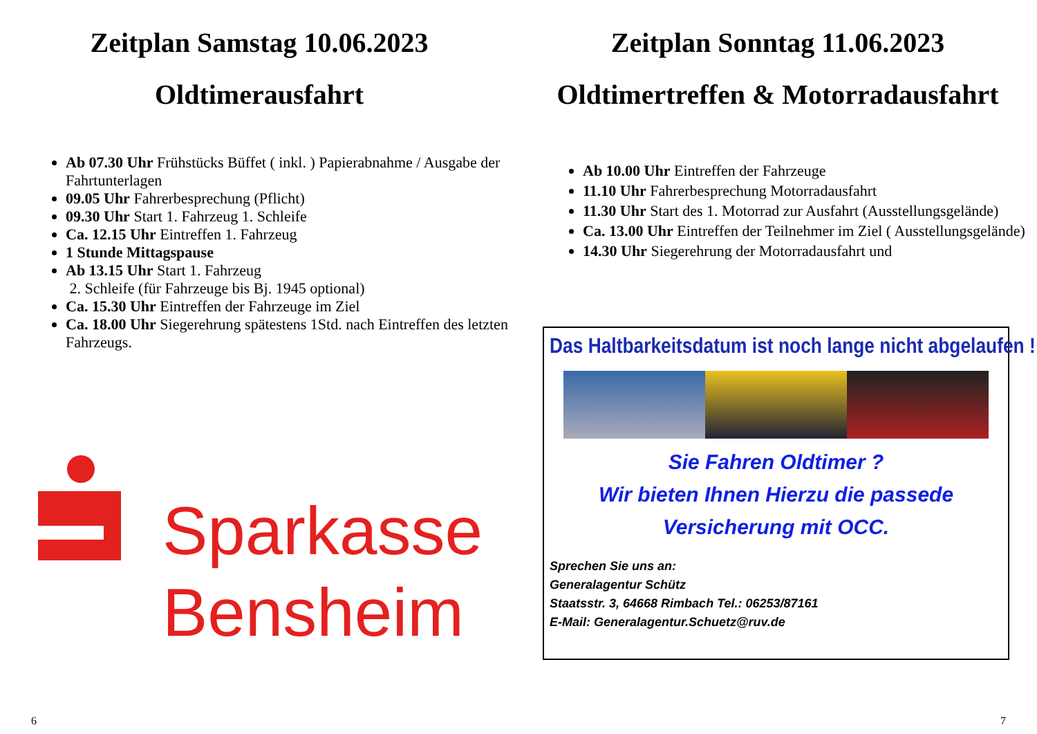Zeitplan Samstag 10.06.2023
Oldtimerausfahrt
Ab 07.30 Uhr Frühstücks Büffet ( inkl. ) Papierabnahme / Ausgabe der Fahrtunterlagen
09.05 Uhr Fahrerbesprechung (Pflicht)
09.30 Uhr Start 1. Fahrzeug 1. Schleife
Ca. 12.15 Uhr Eintreffen 1. Fahrzeug
1 Stunde Mittagspause
Ab 13.15 Uhr Start 1. Fahrzeug
2. Schleife (für Fahrzeuge bis Bj. 1945 optional)
Ca. 15.30 Uhr Eintreffen der Fahrzeuge im Ziel
Ca. 18.00 Uhr Siegerehrung spätestens 1Std. nach Eintreffen des letzten Fahrzeugs.
Sparkasse
Bensheim
6
Zeitplan Sonntag 11.06.2023
Oldtimertreffen & Motorradausfahrt
Ab 10.00 Uhr Eintreffen der Fahrzeuge
11.10 Uhr Fahrerbesprechung Motorradausfahrt
11.30 Uhr Start des 1. Motorrad zur Ausfahrt (Ausstellungsgelände)
Ca. 13.00 Uhr Eintreffen der Teilnehmer im Ziel ( Ausstellungsgelände)
14.30 Uhr Siegerehrung der Motorradausfahrt und
Das Haltbarkeitsdatum ist noch lange nicht abgelaufen !!!
Sie Fahren Oldtimer ?
Wir bieten Ihnen Hierzu die passede
Versicherung mit OCC.
Sprechen Sie uns an:
Generalagentur Schütz
Staatsstr. 3, 64668 Rimbach Tel.: 06253/87161
E-Mail: Generalagentur.Schuetz@ruv.de
7